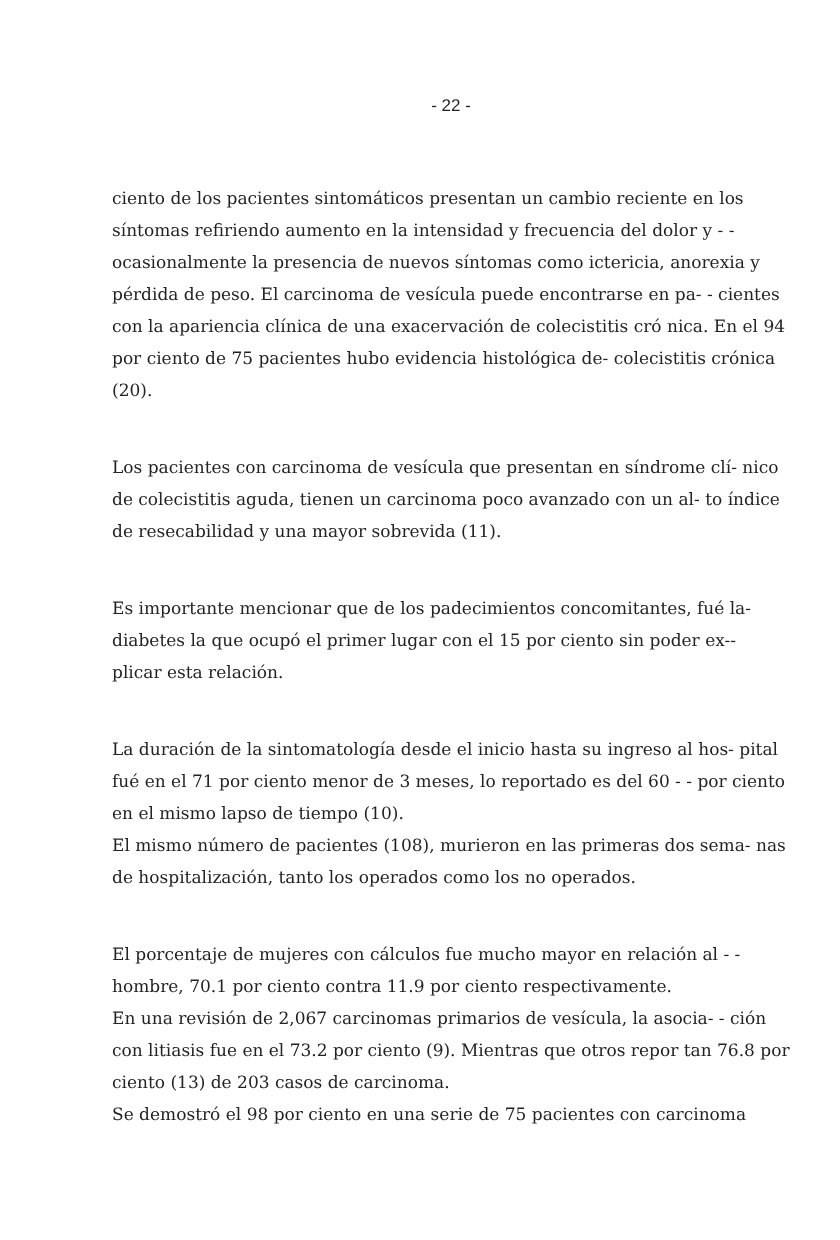- 22 -
ciento de los pacientes sintomáticos presentan un cambio reciente en los síntomas refiriendo aumento en la intensidad y frecuencia del dolor y - - ocasionalmente la presencia de nuevos síntomas como ictericia, anorexia y pérdida de peso. El carcinoma de vesícula puede encontrarse en pa- - cientes con la apariencia clínica de una exacervación de colecistitis cró nica. En el 94 por ciento de 75 pacientes hubo evidencia histológica de- colecistitis crónica (20).
Los pacientes con carcinoma de vesícula que presentan en síndrome clí- nico de colecistitis aguda, tienen un carcinoma poco avanzado con un al- to índice de resecabilidad y una mayor sobrevida (11).
Es importante mencionar que de los padecimientos concomitantes, fué la- diabetes la que ocupó el primer lugar con el 15 por ciento sin poder ex-- plicar esta relación.
La duración de la sintomatología desde el inicio hasta su ingreso al hos- pital fué en el 71 por ciento menor de 3 meses, lo reportado es del 60 - - por ciento en el mismo lapso de tiempo (10).
El mismo número de pacientes (108), murieron en las primeras dos sema- nas de hospitalización, tanto los operados como los no operados.
El porcentaje de mujeres con cálculos fue mucho mayor en relación al - - hombre, 70.1 por ciento contra 11.9 por ciento respectivamente.
En una revisión de 2,067 carcinomas primarios de vesícula, la asocia- - ción con litiasis fue en el 73.2 por ciento (9). Mientras que otros repor tan 76.8 por ciento (13) de 203 casos de carcinoma.
Se demostró el 98 por ciento en una serie de 75 pacientes con carcinoma